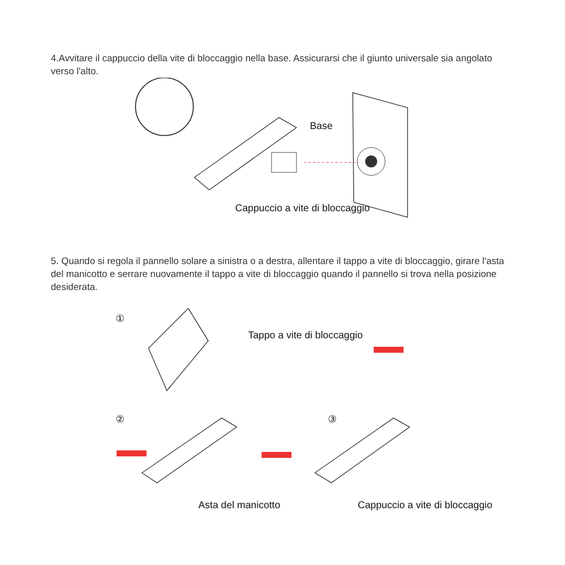4.Avvitare il cappuccio della vite di bloccaggio nella base. Assicurarsi che il giunto universale sia angolato verso l'alto.
Base
Cappuccio a vite di bloccaggio
5. Quando si regola il pannello solare a sinistra o a destra, allentare il tappo a vite di bloccaggio, girare l'asta del manicotto e serrare nuovamente il tappo a vite di bloccaggio quando il pannello si trova nella posizione desiderata.
①
Tappo a vite di bloccaggio
② ③
Asta del manicotto Cappuccio a vite di bloccaggio